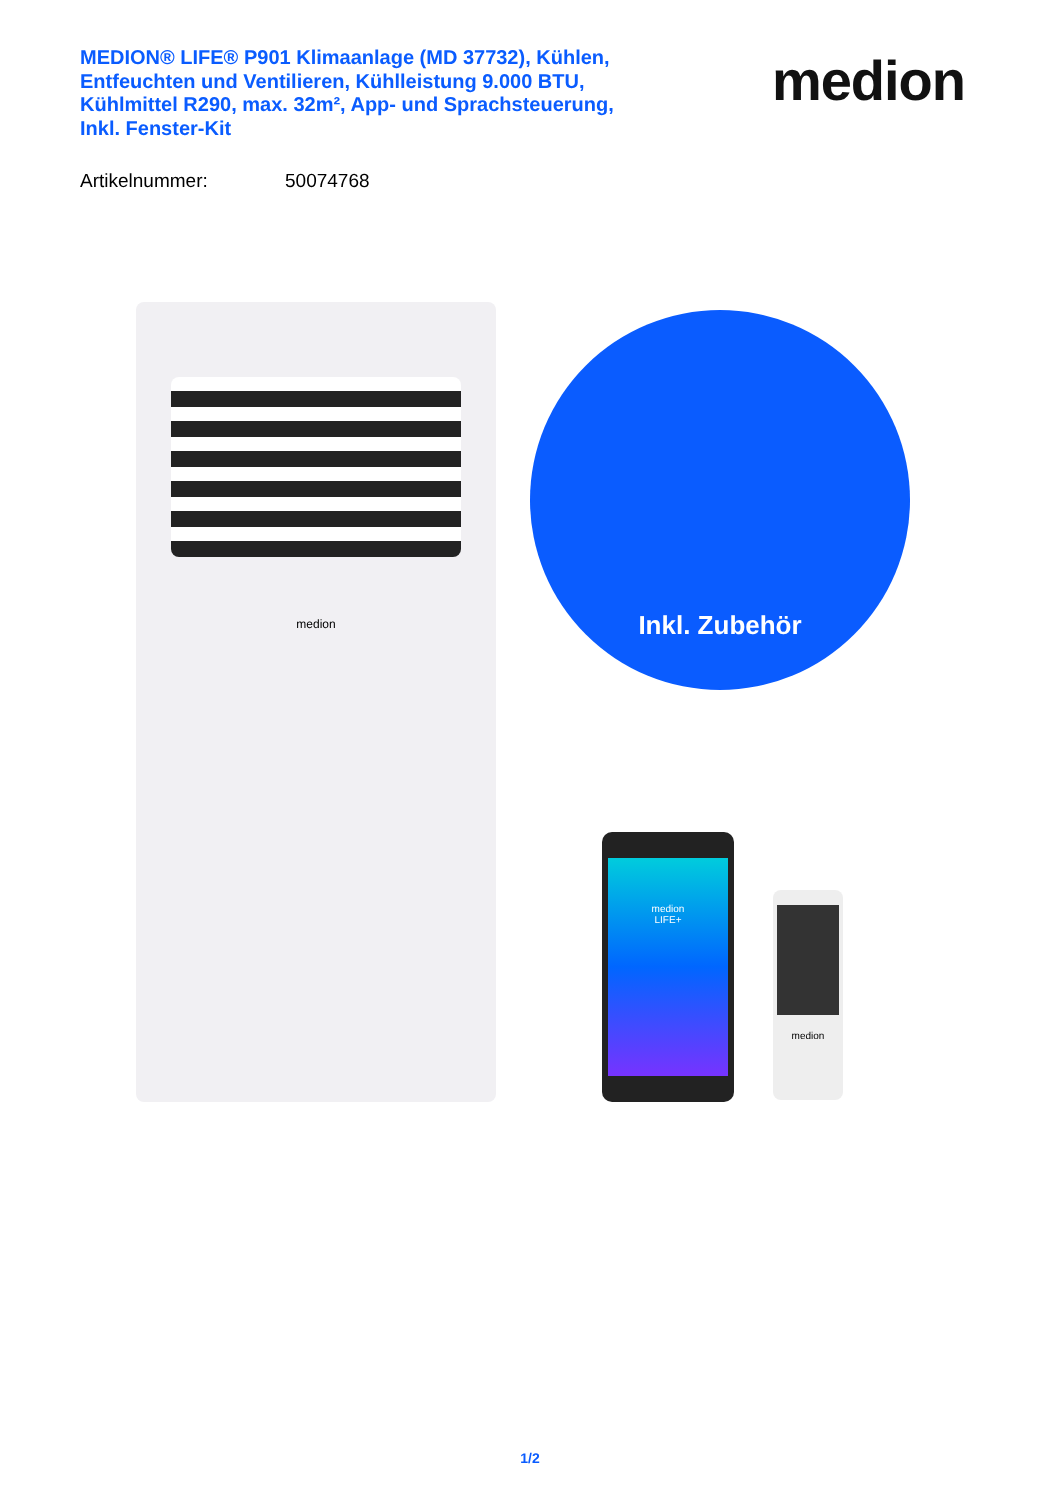MEDION® LIFE® P901 Klimaanlage (MD 37732), Kühlen, Entfeuchten und Ventilieren, Kühlleistung 9.000 BTU, Kühlmittel R290, max. 32m², App- und Sprachsteuerung, Inkl. Fenster-Kit
medion
Artikelnummer: 50074768
medion Inkl. Zubehör
medion
LIFE+
medion
1/2